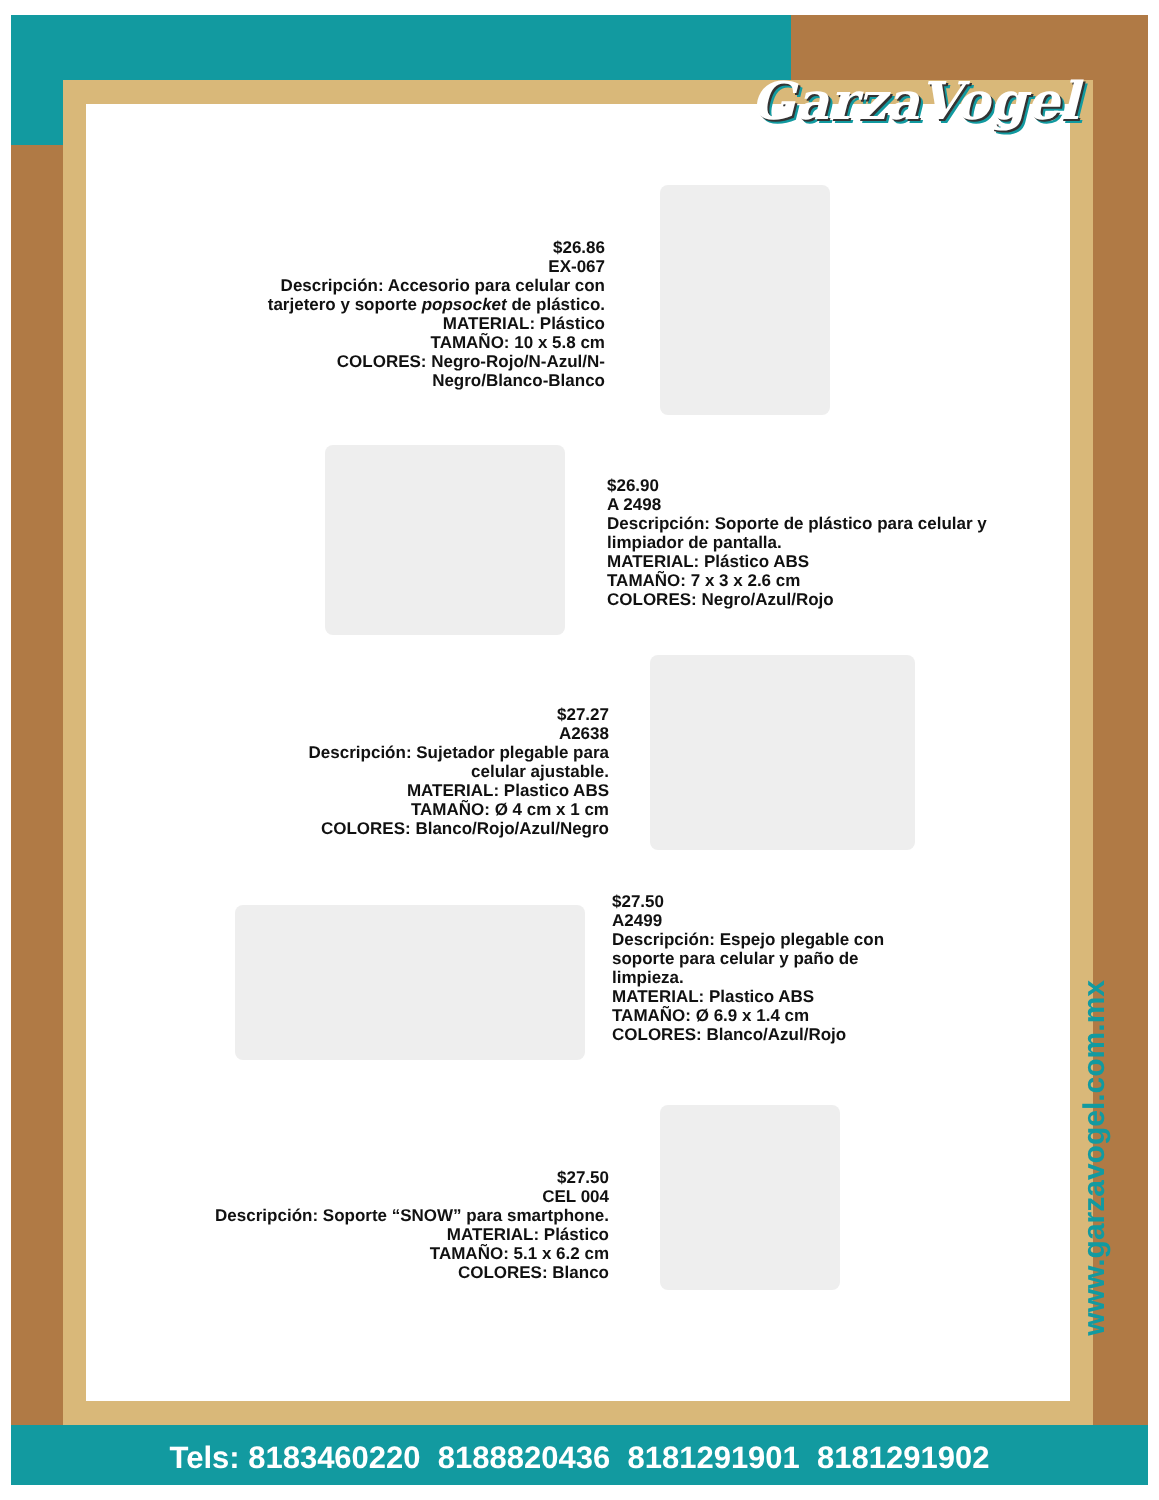GarzaVogel
$26.86
EX-067
Descripción: Accesorio para celular con tarjetero y soporte popsocket de plástico.
MATERIAL: Plástico
TAMAÑO: 10 x 5.8 cm
COLORES: Negro-Rojo/N-Azul/N-Negro/Blanco-Blanco
$26.90
A 2498
Descripción: Soporte de plástico para celular y limpiador de pantalla.
MATERIAL: Plástico ABS
TAMAÑO: 7 x 3 x 2.6 cm
COLORES: Negro/Azul/Rojo
$27.27
A2638
Descripción: Sujetador plegable para celular ajustable.
MATERIAL: Plastico ABS
TAMAÑO: Ø 4 cm x 1 cm
COLORES: Blanco/Rojo/Azul/Negro
$27.50
A2499
Descripción: Espejo plegable con soporte para celular y paño de limpieza.
MATERIAL: Plastico ABS
TAMAÑO: Ø 6.9 x 1.4 cm
COLORES: Blanco/Azul/Rojo
$27.50
CEL 004
Descripción: Soporte “SNOW” para smartphone.
MATERIAL: Plástico
TAMAÑO: 5.1 x 6.2 cm
COLORES: Blanco
www.garzavogel.com.mx
Tels: 8183460220 8188820436 8181291901 8181291902